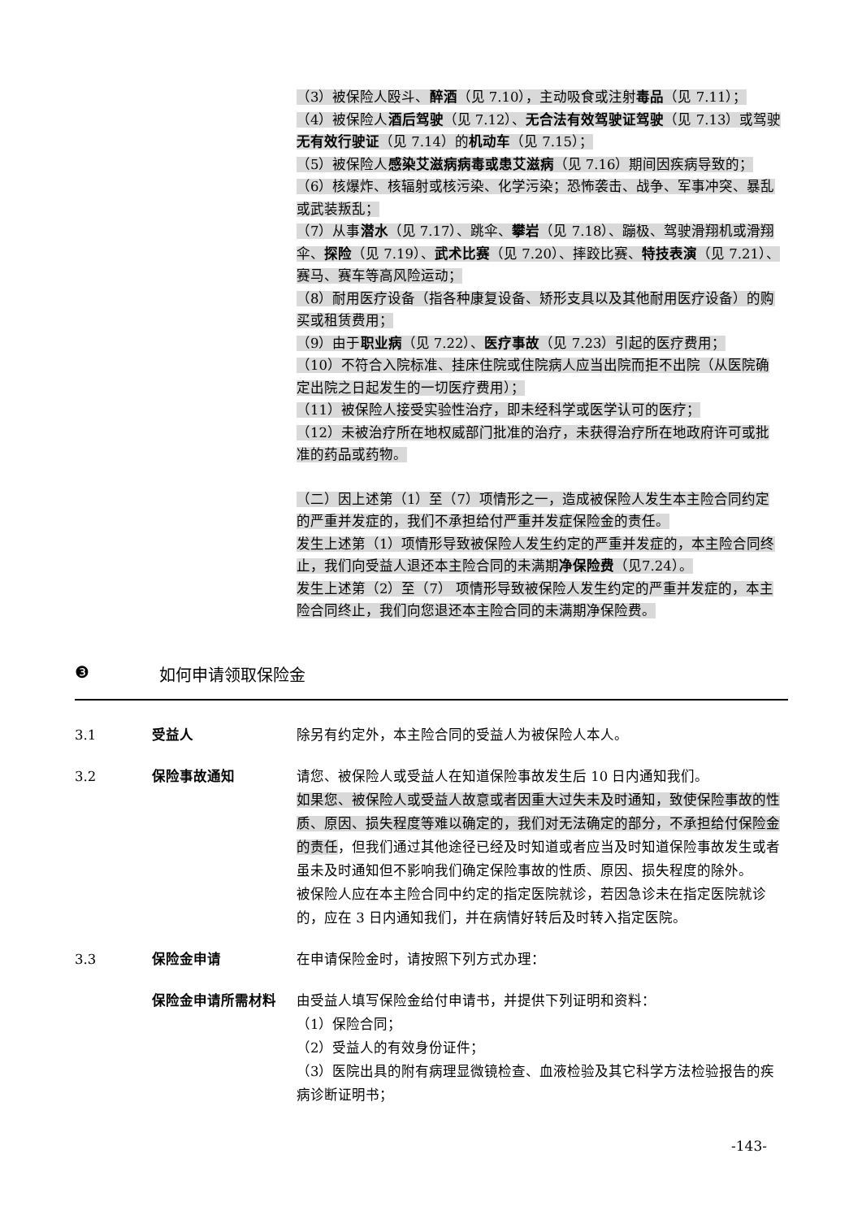（3）被保险人殴斗、醉酒（见 7.10），主动吸食或注射毒品（见 7.11）；
（4）被保险人酒后驾驶（见 7.12）、无合法有效驾驶证驾驶（见 7.13）或驾驶无有效行驶证（见 7.14）的机动车（见 7.15）；
（5）被保险人感染艾滋病病毒或患艾滋病（见 7.16）期间因疾病导致的；
（6）核爆炸、核辐射或核污染、化学污染；恐怖袭击、战争、军事冲突、暴乱或武装叛乱；
（7）从事潜水（见 7.17）、跳伞、攀岩（见 7.18）、蹦极、驾驶滑翔机或滑翔伞、探险（见 7.19）、武术比赛（见 7.20）、摔跤比赛、特技表演（见 7.21）、赛马、赛车等高风险运动；
（8）耐用医疗设备（指各种康复设备、矫形支具以及其他耐用医疗设备）的购买或租赁费用；
（9）由于职业病（见 7.22）、医疗事故（见 7.23）引起的医疗费用；
（10）不符合入院标准、挂床住院或住院病人应当出院而拒不出院（从医院确定出院之日起发生的一切医疗费用）；
（11）被保险人接受实验性治疗，即未经科学或医学认可的医疗；
（12）未被治疗所在地权威部门批准的治疗，未获得治疗所在地政府许可或批准的药品或药物。
（二）因上述第（1）至（7）项情形之一，造成被保险人发生本主险合同约定的严重并发症的，我们不承担给付严重并发症保险金的责任。
发生上述第（1）项情形导致被保险人发生约定的严重并发症的，本主险合同终止，我们向受益人退还本主险合同的未满期净保险费（见7.24）。
发生上述第（2）至（7） 项情形导致被保险人发生约定的严重并发症的，本主险合同终止，我们向您退还本主险合同的未满期净保险费。
❸ 如何申请领取保险金
3.1 受益人 除另有约定外，本主险合同的受益人为被保险人本人。
3.2 保险事故通知 请您、被保险人或受益人在知道保险事故发生后 10 日内通知我们。
如果您、被保险人或受益人故意或者因重大过失未及时通知，致使保险事故的性质、原因、损失程度等难以确定的，我们对无法确定的部分，不承担给付保险金的责任，但我们通过其他途径已经及时知道或者应当及时知道保险事故发生或者虽未及时通知但不影响我们确定保险事故的性质、原因、损失程度的除外。
被保险人应在本主险合同中约定的指定医院就诊，若因急诊未在指定医院就诊的，应在 3 日内通知我们，并在病情好转后及时转入指定医院。
3.3 保险金申请 在申请保险金时，请按照下列方式办理：
保险金申请所需材料 由受益人填写保险金给付申请书，并提供下列证明和资料：
（1）保险合同；
（2）受益人的有效身份证件；
（3）医院出具的附有病理显微镜检查、血液检验及其它科学方法检验报告的疾病诊断证明书；
-143-